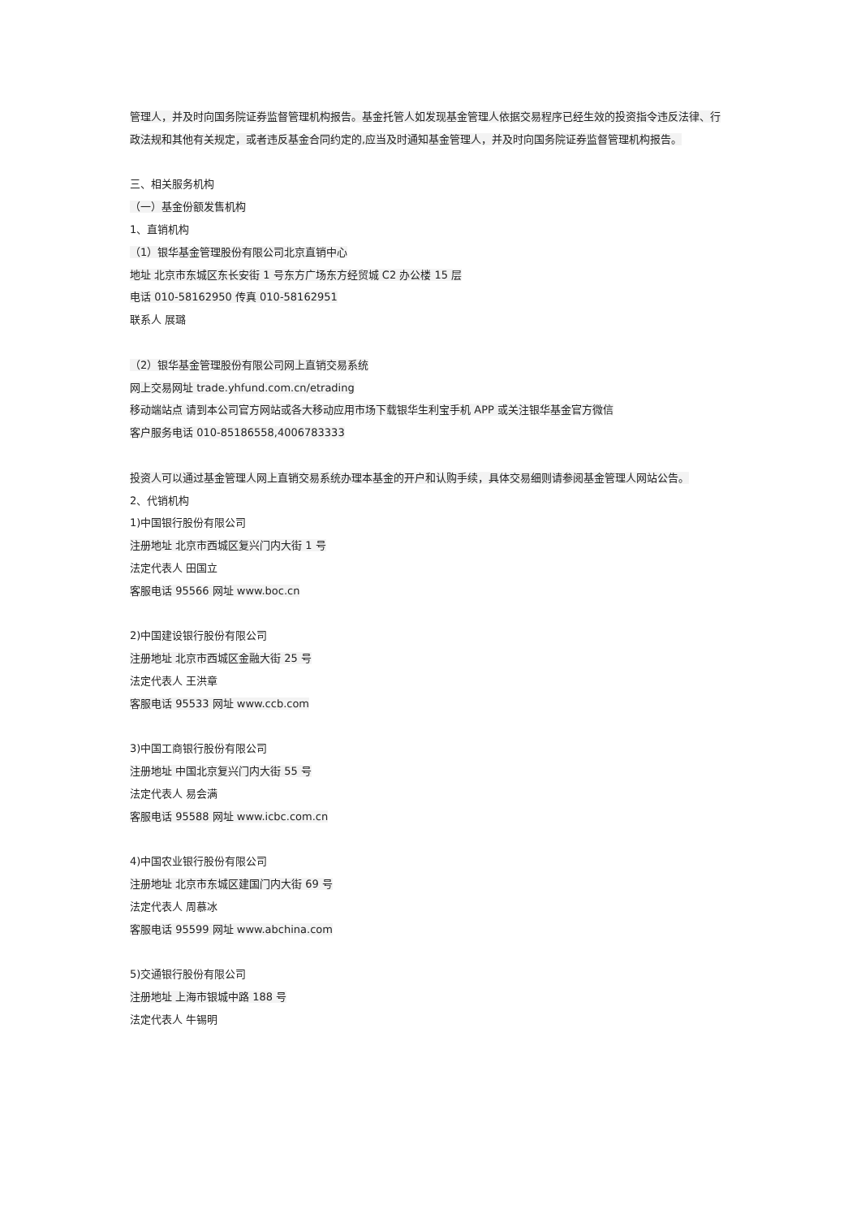管理人，并及时向国务院证券监督管理机构报告。基金托管人如发现基金管理人依据交易程序已经生效的投资指令违反法律、行政法规和其他有关规定，或者违反基金合同约定的,应当及时通知基金管理人，并及时向国务院证券监督管理机构报告。
三、相关服务机构
（一）基金份额发售机构
1、直销机构
（1）银华基金管理股份有限公司北京直销中心
地址 北京市东城区东长安街 1 号东方广场东方经贸城 C2 办公楼 15 层
电话 010-58162950 传真 010-58162951
联系人 展璐
（2）银华基金管理股份有限公司网上直销交易系统
网上交易网址 trade.yhfund.com.cn/etrading
移动端站点 请到本公司官方网站或各大移动应用市场下载银华生利宝手机 APP 或关注银华基金官方微信
客户服务电话 010-85186558,4006783333
投资人可以通过基金管理人网上直销交易系统办理本基金的开户和认购手续，具体交易细则请参阅基金管理人网站公告。
2、代销机构
1)中国银行股份有限公司
注册地址 北京市西城区复兴门内大街 1 号
法定代表人 田国立
客服电话 95566 网址 www.boc.cn
2)中国建设银行股份有限公司
注册地址 北京市西城区金融大街 25 号
法定代表人 王洪章
客服电话 95533 网址 www.ccb.com
3)中国工商银行股份有限公司
注册地址 中国北京复兴门内大街 55 号
法定代表人 易会满
客服电话 95588 网址 www.icbc.com.cn
4)中国农业银行股份有限公司
注册地址 北京市东城区建国门内大街 69 号
法定代表人 周慕冰
客服电话 95599 网址 www.abchina.com
5)交通银行股份有限公司
注册地址 上海市银城中路 188 号
法定代表人 牛锡明